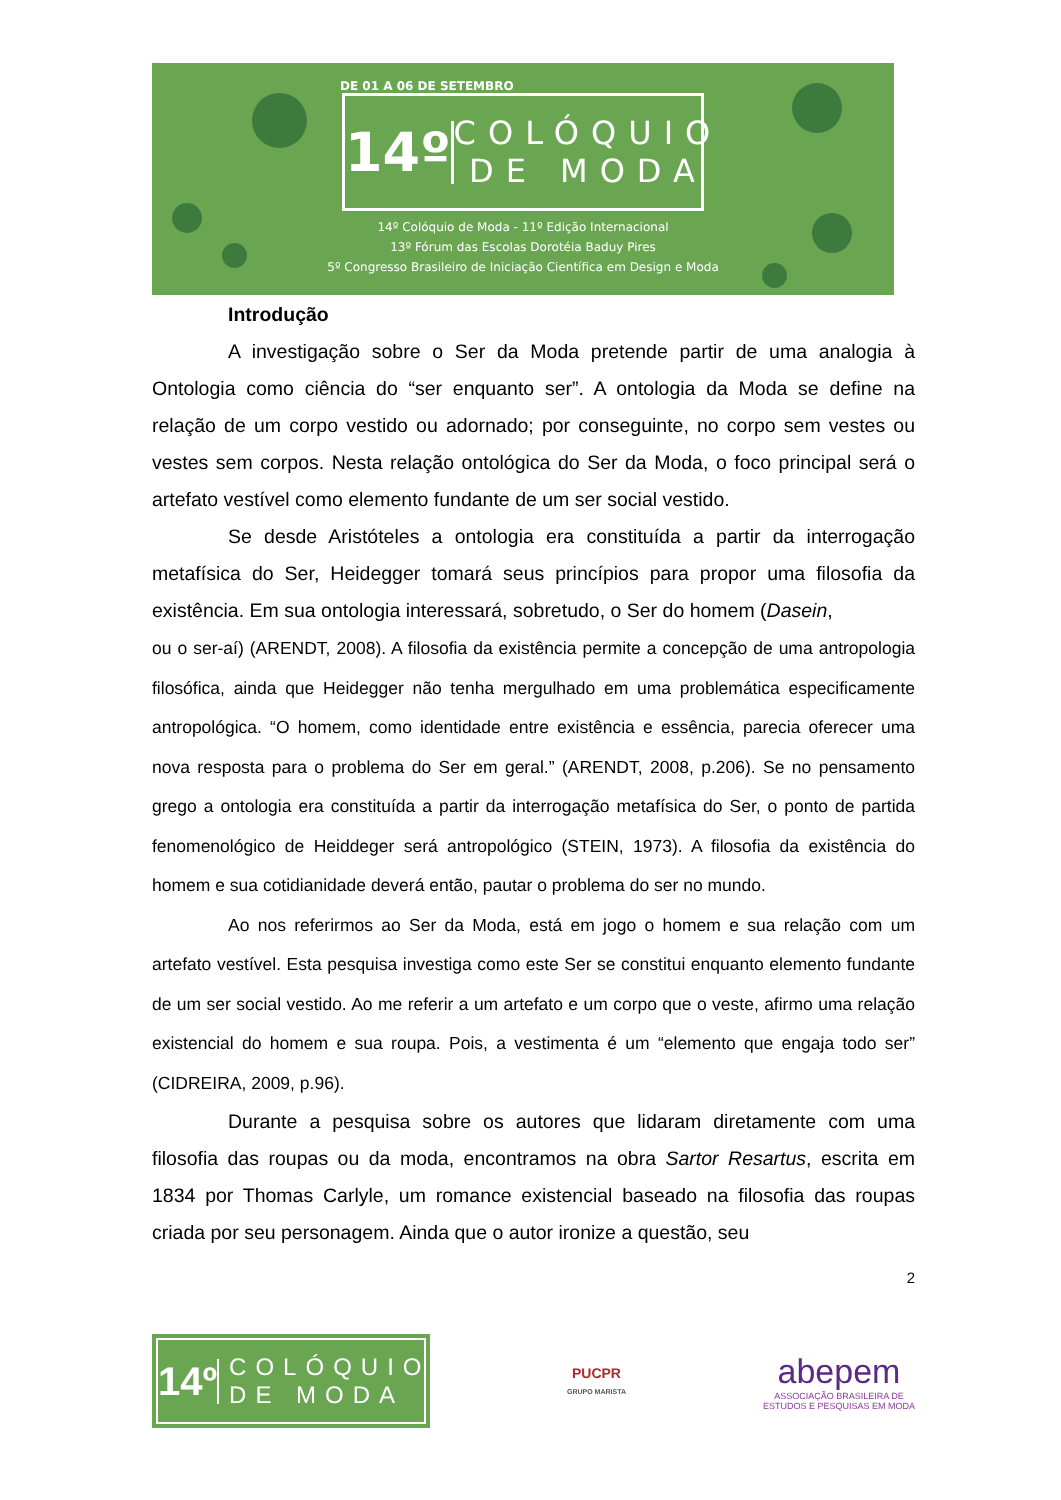DE 01 A 06 DE SETEMBRO
14º
COLÓQUIO
DE MODA
14º Colóquio de Moda - 11º Edição Internacional
13º Fórum das Escolas Dorotéia Baduy Pires
5º Congresso Brasileiro de Iniciação Científica em Design e Moda
Introdução
A investigação sobre o Ser da Moda pretende partir de uma analogia à Ontologia como ciência do “ser enquanto ser”. A ontologia da Moda se define na relação de um corpo vestido ou adornado; por conseguinte, no corpo sem vestes ou vestes sem corpos. Nesta relação ontológica do Ser da Moda, o foco principal será o artefato vestível como elemento fundante de um ser social vestido.
Se desde Aristóteles a ontologia era constituída a partir da interrogação metafísica do Ser, Heidegger tomará seus princípios para propor uma filosofia da existência. Em sua ontologia interessará, sobretudo, o Ser do homem (Dasein,
ou o ser-aí) (ARENDT, 2008). A filosofia da existência permite a concepção de uma antropologia filosófica, ainda que Heidegger não tenha mergulhado em uma problemática especificamente antropológica. “O homem, como identidade entre existência e essência, parecia oferecer uma nova resposta para o problema do Ser em geral.” (ARENDT, 2008, p.206). Se no pensamento grego a ontologia era constituída a partir da interrogação metafísica do Ser, o ponto de partida fenomenológico de Heiddeger será antropológico (STEIN, 1973). A filosofia da existência do homem e sua cotidianidade deverá então, pautar o problema do ser no mundo.
Ao nos referirmos ao Ser da Moda, está em jogo o homem e sua relação com um artefato vestível. Esta pesquisa investiga como este Ser se constitui enquanto elemento fundante de um ser social vestido. Ao me referir a um artefato e um corpo que o veste, afirmo uma relação existencial do homem e sua roupa. Pois, a vestimenta é um “elemento que engaja todo ser” (CIDREIRA, 2009, p.96).
Durante a pesquisa sobre os autores que lidaram diretamente com uma filosofia das roupas ou da moda, encontramos na obra Sartor Resartus, escrita em 1834 por Thomas Carlyle, um romance existencial baseado na filosofia das roupas criada por seu personagem. Ainda que o autor ironize a questão, seu
2
14º
COLÓQUIO
DE MODA
PUCPR
GRUPO MARISTA
abepem
ASSOCIAÇÃO BRASILEIRA DE
ESTUDOS E PESQUISAS EM MODA